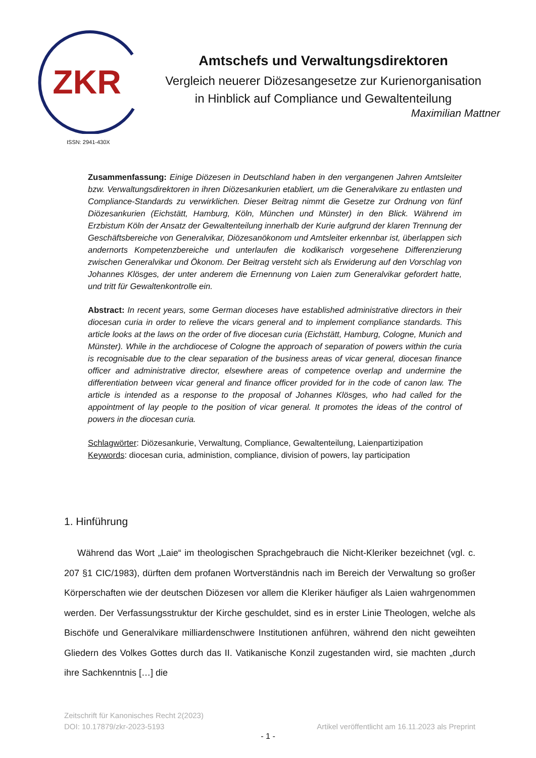ZKR
ISSN: 2941-430X
Amtschefs und Verwaltungsdirektoren
Vergleich neuerer Diözesangesetze zur Kurienorganisation
in Hinblick auf Compliance und Gewaltenteilung
Maximilian Mattner
Zusammenfassung: Einige Diözesen in Deutschland haben in den vergangenen Jahren Amtsleiter bzw. Verwaltungsdirektoren in ihren Diözesankurien etabliert, um die Generalvikare zu entlasten und Compliance-Standards zu verwirklichen. Dieser Beitrag nimmt die Gesetze zur Ordnung von fünf Diözesankurien (Eichstätt, Hamburg, Köln, München und Münster) in den Blick. Während im Erzbistum Köln der Ansatz der Gewaltenteilung innerhalb der Kurie aufgrund der klaren Trennung der Geschäftsbereiche von Generalvikar, Diözesanökonom und Amtsleiter erkennbar ist, überlappen sich andernorts Kompetenzbereiche und unterlaufen die kodikarisch vorgesehene Differenzierung zwischen Generalvikar und Ökonom. Der Beitrag versteht sich als Erwiderung auf den Vorschlag von Johannes Klösges, der unter anderem die Ernennung von Laien zum Generalvikar gefordert hatte, und tritt für Gewaltenkontrolle ein.
Abstract: In recent years, some German dioceses have established administrative directors in their diocesan curia in order to relieve the vicars general and to implement compliance standards. This article looks at the laws on the order of five diocesan curia (Eichstätt, Hamburg, Cologne, Munich and Münster). While in the archdiocese of Cologne the approach of separation of powers within the curia is recognisable due to the clear separation of the business areas of vicar general, diocesan finance officer and administrative director, elsewhere areas of competence overlap and undermine the differentiation between vicar general and finance officer provided for in the code of canon law. The article is intended as a response to the proposal of Johannes Klösges, who had called for the appointment of lay people to the position of vicar general. It promotes the ideas of the control of powers in the diocesan curia.
Schlagwörter: Diözesankurie, Verwaltung, Compliance, Gewaltenteilung, Laienpartizipation
Keywords: diocesan curia, administion, compliance, division of powers, lay participation
1. Hinführung
Während das Wort „Laie“ im theologischen Sprachgebrauch die Nicht-Kleriker bezeichnet (vgl. c. 207 §1 CIC/1983), dürften dem profanen Wortverständnis nach im Bereich der Verwaltung so großer Körperschaften wie der deutschen Diözesen vor allem die Kleriker häufiger als Laien wahrgenommen werden. Der Verfassungsstruktur der Kirche geschuldet, sind es in erster Linie Theologen, welche als Bischöfe und Generalvikare milliardenschwere Institutionen anführen, während den nicht geweihten Gliedern des Volkes Gottes durch das II. Vatikanische Konzil zugestanden wird, sie machten „durch ihre Sachkenntnis […] die
Zeitschrift für Kanonisches Recht 2(2023)
DOI: 10.17879/zkr-2023-5193 Artikel veröffentlicht am 16.11.2023 als Preprint
- 1 -